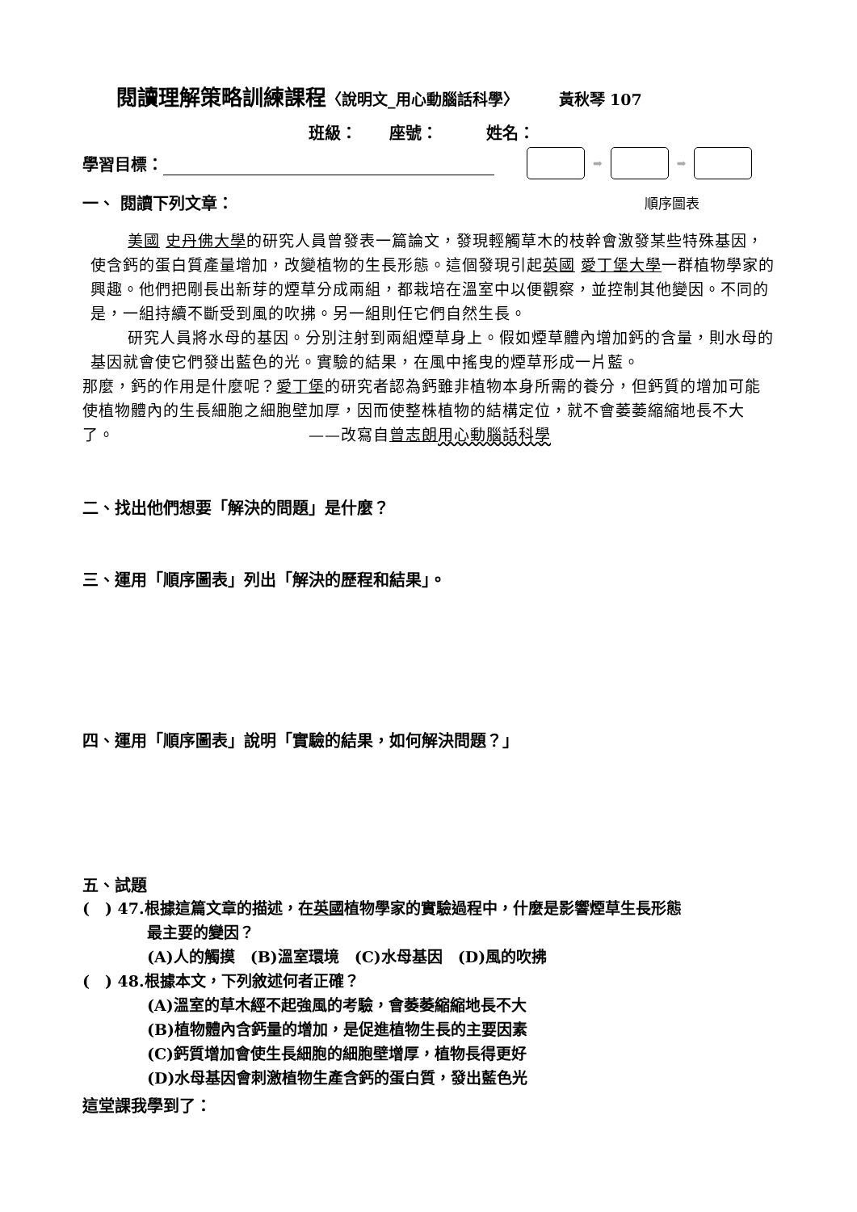閱讀理解策略訓練課程〈說明文_用心動腦話科學〉 黃秋琴 107
班級：　　座號：　　　姓名：
學習目標：
➡ ➡
一、 閱讀下列文章：
順序圖表
美國 史丹佛大學的研究人員曾發表一篇論文，發現輕觸草木的枝幹會激發某些特殊基因，使含鈣的蛋白質產量增加，改變植物的生長形態。這個發現引起英國 愛丁堡大學一群植物學家的興趣。他們把剛長出新芽的煙草分成兩組，都栽培在溫室中以便觀察，並控制其他變因。不同的是，一組持續不斷受到風的吹拂。另一組則任它們自然生長。
研究人員將水母的基因。分別注射到兩組煙草身上。假如煙草體內增加鈣的含量，則水母的基因就會使它們發出藍色的光。實驗的結果，在風中搖曳的煙草形成一片藍。
那麼，鈣的作用是什麼呢？愛丁堡的研究者認為鈣雖非植物本身所需的養分，但鈣質的增加可能使植物體內的生長細胞之細胞壁加厚，因而使整株植物的結構定位，就不會萎萎縮縮地長不大了。 ——改寫自曾志朗 用心動腦話科學
二、找出他們想要「解決的問題」是什麼？
三、運用「順序圖表」列出「解決的歷程和結果」。
四、運用「順序圖表」說明「實驗的結果，如何解決問題？」
五、試題
(　) 47.根據這篇文章的描述，在英國植物學家的實驗過程中，什麼是影響煙草生長形態
最主要的變因？
(A)人的觸摸　(B)溫室環境　(C)水母基因　(D)風的吹拂
(　) 48.根據本文，下列敘述何者正確？
(A)溫室的草木經不起強風的考驗，會萎萎縮縮地長不大
(B)植物體內含鈣量的增加，是促進植物生長的主要因素
(C)鈣質增加會使生長細胞的細胞壁增厚，植物長得更好
(D)水母基因會刺激植物生產含鈣的蛋白質，發出藍色光
這堂課我學到了：